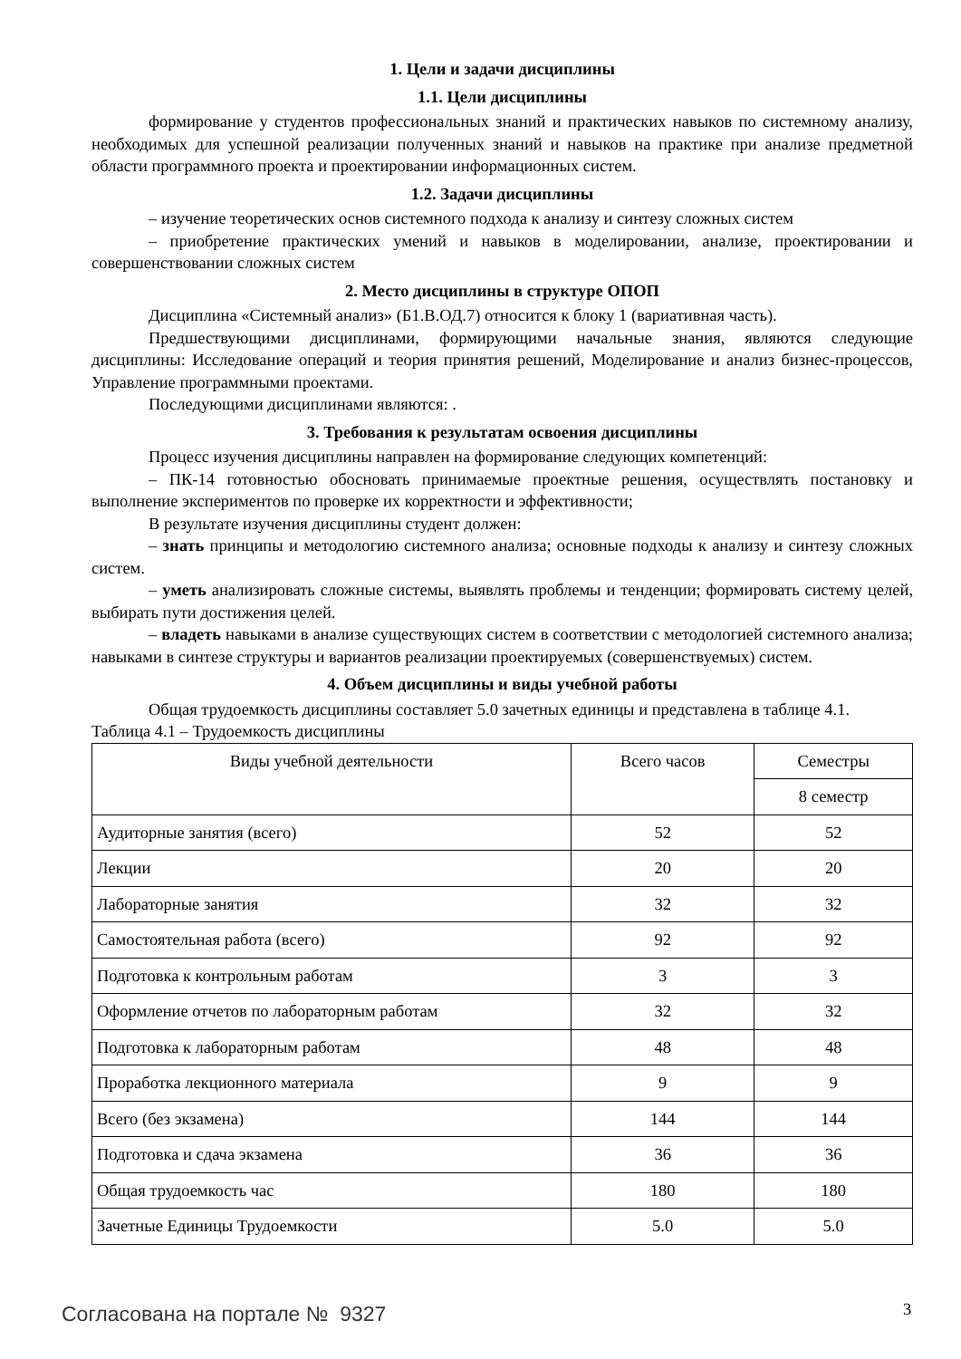1. Цели и задачи дисциплины
1.1. Цели дисциплины
формирование у студентов профессиональных знаний и практических навыков по системному анализу, необходимых для успешной реализации полученных знаний и навыков на практике при анализе предметной области программного проекта и проектировании информационных систем.
1.2. Задачи дисциплины
– изучение теоретических основ системного подхода к анализу и синтезу сложных систем
– приобретение практических умений и навыков в моделировании, анализе, проектировании и совершенствовании сложных систем
2. Место дисциплины в структуре ОПОП
Дисциплина «Системный анализ» (Б1.В.ОД.7) относится к блоку 1 (вариативная часть).
Предшествующими дисциплинами, формирующими начальные знания, являются следующие дисциплины: Исследование операций и теория принятия решений, Моделирование и анализ бизнес-процессов, Управление программными проектами.
Последующими дисциплинами являются: .
3. Требования к результатам освоения дисциплины
Процесс изучения дисциплины направлен на формирование следующих компетенций:
– ПК-14 готовностью обосновать принимаемые проектные решения, осуществлять постановку и выполнение экспериментов по проверке их корректности и эффективности;
В результате изучения дисциплины студент должен:
– знать принципы и методологию системного анализа; основные подходы к анализу и синтезу сложных систем.
– уметь анализировать сложные системы, выявлять проблемы и тенденции; формировать систему целей, выбирать пути достижения целей.
– владеть навыками в анализе существующих систем в соответствии с методологией системного анализа; навыками в синтезе структуры и вариантов реализации проектируемых (совершенствуемых) систем.
4. Объем дисциплины и виды учебной работы
Общая трудоемкость дисциплины составляет 5.0 зачетных единицы и представлена в таблице 4.1.
Таблица 4.1 – Трудоемкость дисциплины
| Виды учебной деятельности | Всего часов | Семестры |
| --- | --- | --- |
| | | 8 семестр |
| Аудиторные занятия (всего) | 52 | 52 |
| Лекции | 20 | 20 |
| Лабораторные занятия | 32 | 32 |
| Самостоятельная работа (всего) | 92 | 92 |
| Подготовка к контрольным работам | 3 | 3 |
| Оформление отчетов по лабораторным работам | 32 | 32 |
| Подготовка к лабораторным работам | 48 | 48 |
| Проработка лекционного материала | 9 | 9 |
| Всего (без экзамена) | 144 | 144 |
| Подготовка и сдача экзамена | 36 | 36 |
| Общая трудоемкость час | 180 | 180 |
| Зачетные Единицы Трудоемкости | 5.0 | 5.0 |
Согласована на портале № 9327 3